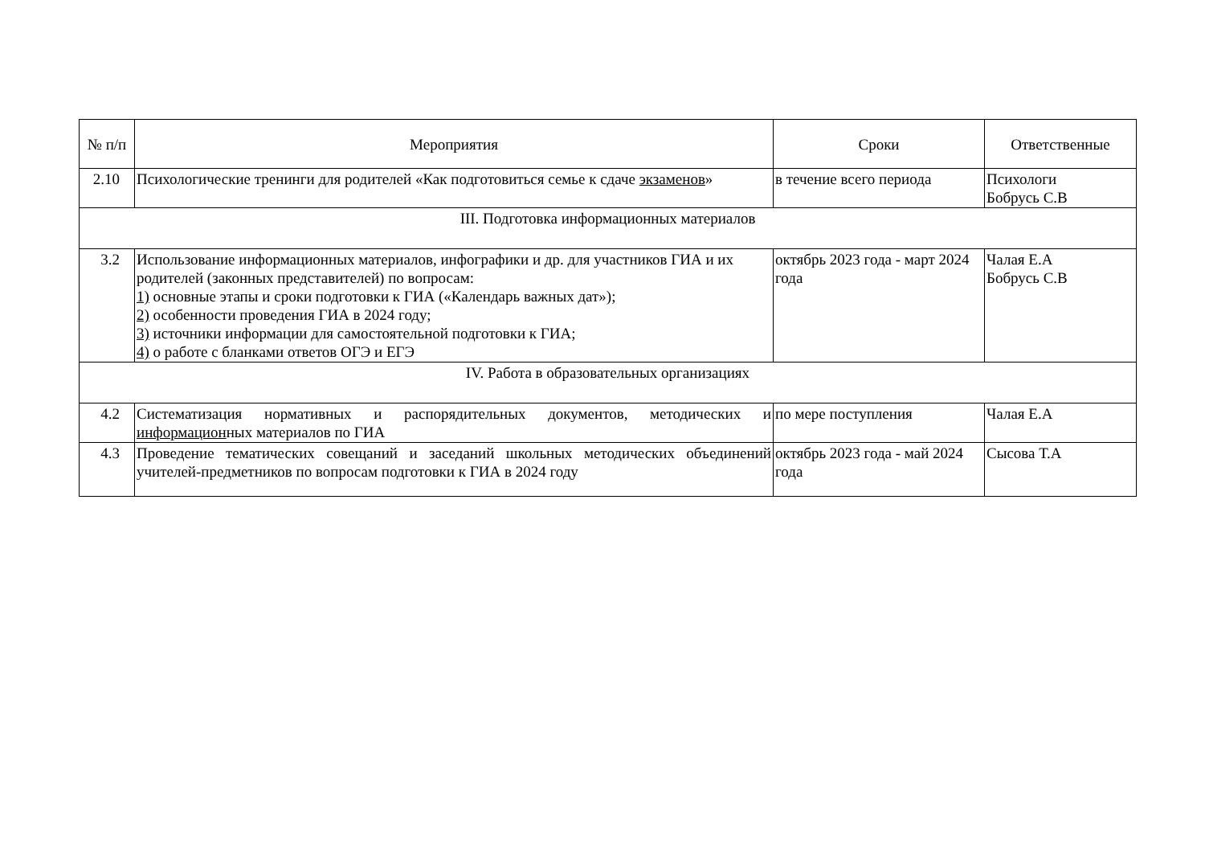| № п/п | Мероприятия | Сроки | Ответственные |
| --- | --- | --- | --- |
| 2.10 | Психологические тренинги для родителей «Как подготовиться семье к сдаче экзаменов » | в течение всего периода | Психологи Бобрусь С.В |
| III. Подготовка информационных материалов | | | |
| 3.2 | Использование информационных материалов, инфографики и др. для участников ГИА и их родителей (законных представителей) по вопросам: 1) основные этапы и сроки подготовки к ГИА («Календарь важных дат»); 2) особенности проведения ГИА в 2024 году; 3) источники информации для самостоятельной подготовки к ГИА; 4) о работе с бланками ответов ОГЭ и ЕГЭ | октябрь 2023 года - март 2024 года | Чалая Е.А Бобрусь С.В |
| IV. Работа в образовательных организациях | | | |
| 4.2 | Систематизация нормативных и распорядительных документов, методических и информацион ных материалов по ГИА | по мере поступления | Чалая Е.А |
| 4.3 | Проведение тематических совещаний и заседаний школьных методических объединений учителей-предметников по вопросам подготовки к ГИА в 2024 году | октябрь 2023 года - май 2024 года | Сысова Т.А |